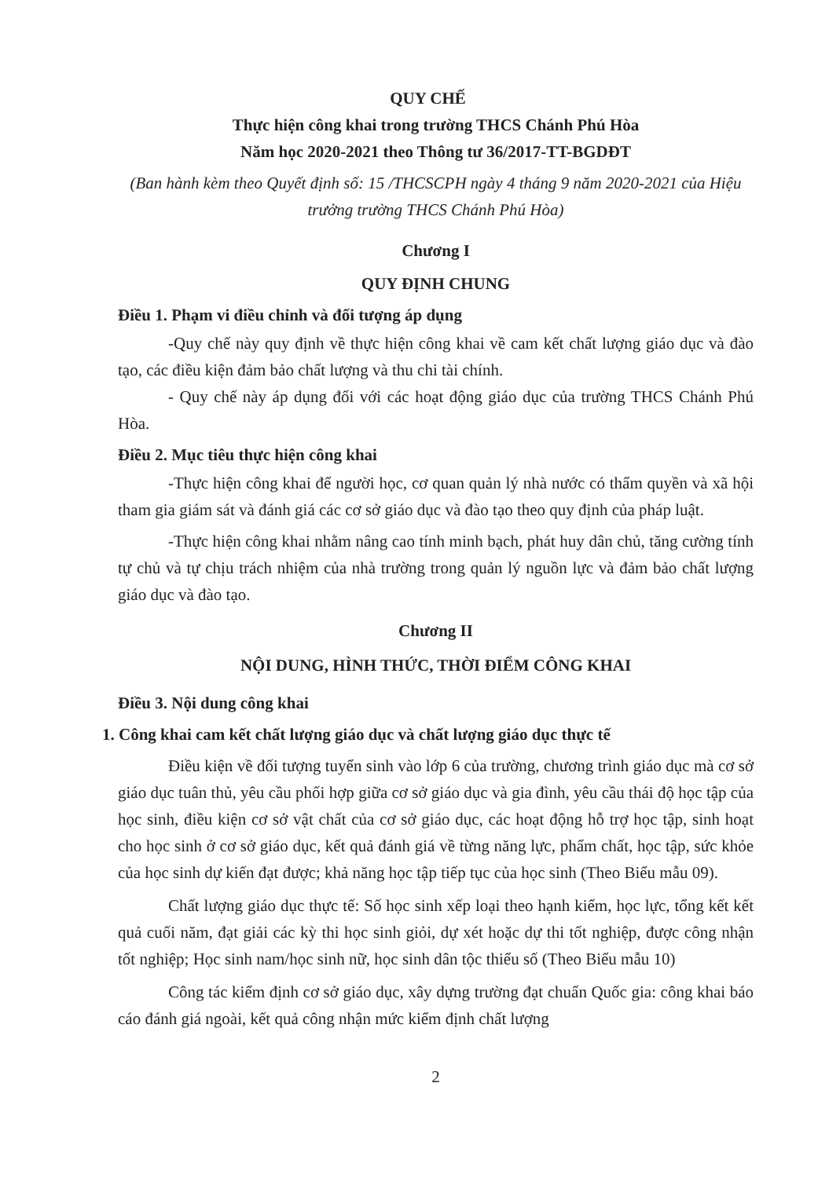QUY CHẾ
Thực hiện công khai trong trường THCS Chánh Phú Hòa
Năm học 2020-2021 theo Thông tư 36/2017-TT-BGDĐT
(Ban hành kèm theo Quyết định số: 15 /THCSCPH ngày 4 tháng 9 năm 2020-2021 của Hiệu trưởng trường THCS Chánh Phú Hòa)
Chương I
QUY ĐỊNH CHUNG
Điều 1. Phạm vi điều chỉnh và đối tượng áp dụng
-Quy chế này quy định về thực hiện công khai về cam kết chất lượng giáo dục và đào tạo, các điều kiện đảm bảo chất lượng và thu chi tài chính.
- Quy chế này áp dụng đối với các hoạt động giáo dục của trường THCS Chánh Phú Hòa.
Điều 2. Mục tiêu thực hiện công khai
-Thực hiện công khai để người học, cơ quan quản lý nhà nước có thẩm quyền và xã hội tham gia giám sát và đánh giá các cơ sở giáo dục và đào tạo theo quy định của pháp luật.
-Thực hiện công khai nhằm nâng cao tính minh bạch, phát huy dân chủ, tăng cường tính tự chủ và tự chịu trách nhiệm của nhà trường trong quản lý nguồn lực và đảm bảo chất lượng giáo dục và đào tạo.
Chương II
NỘI DUNG, HÌNH THỨC, THỜI ĐIỂM CÔNG KHAI
Điều 3. Nội dung công khai
1. Công khai cam kết chất lượng giáo dục và chất lượng giáo dục thực tế
Điều kiện về đối tượng tuyển sinh vào lớp 6 của trường, chương trình giáo dục mà cơ sở giáo dục tuân thủ, yêu cầu phối hợp giữa cơ sở giáo dục và gia đình, yêu cầu thái độ học tập của học sinh, điều kiện cơ sở vật chất của cơ sở giáo dục, các hoạt động hỗ trợ học tập, sinh hoạt cho học sinh ở cơ sở giáo dục, kết quả đánh giá về từng năng lực, phẩm chất, học tập, sức khỏe của học sinh dự kiến đạt được; khả năng học tập tiếp tục của học sinh (Theo Biểu mẫu 09).
Chất lượng giáo dục thực tế: Số học sinh xếp loại theo hạnh kiểm, học lực, tổng kết kết quả cuối năm, đạt giải các kỳ thi học sinh giỏi, dự xét hoặc dự thi tốt nghiệp, được công nhận tốt nghiệp; Học sinh nam/học sinh nữ, học sinh dân tộc thiểu số (Theo Biểu mẫu 10)
Công tác kiểm định cơ sở giáo dục, xây dựng trường đạt chuẩn Quốc gia: công khai báo cáo đánh giá ngoài, kết quả công nhận mức kiểm định chất lượng
2